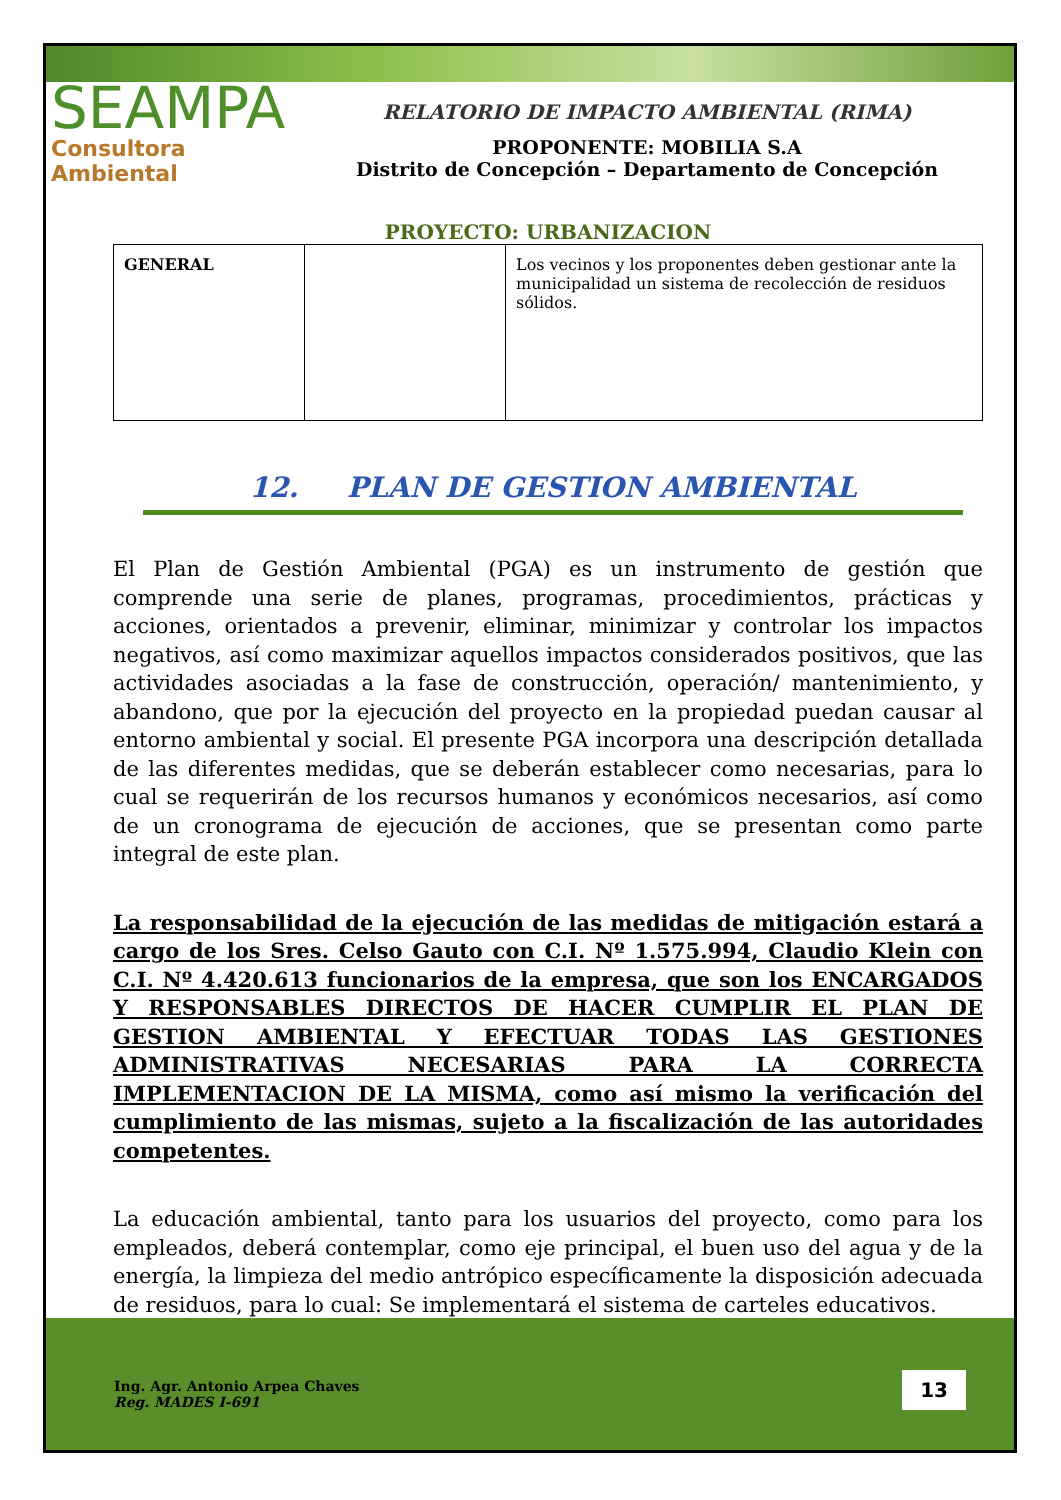SEAMPA
Consultora Ambiental
RELATORIO DE IMPACTO AMBIENTAL (RIMA)
PROPONENTE: MOBILIA S.A
Distrito de Concepción – Departamento de Concepción
PROYECTO: URBANIZACION
| GENERAL | | Los vecinos y los proponentes deben gestionar ante la municipalidad un sistema de recolección de residuos sólidos. |
12. PLAN DE GESTION AMBIENTAL
El Plan de Gestión Ambiental (PGA) es un instrumento de gestión que comprende una serie de planes, programas, procedimientos, prácticas y acciones, orientados a prevenir, eliminar, minimizar y controlar los impactos negativos, así como maximizar aquellos impactos considerados positivos, que las actividades asociadas a la fase de construcción, operación/ mantenimiento, y abandono, que por la ejecución del proyecto en la propiedad puedan causar al entorno ambiental y social. El presente PGA incorpora una descripción detallada de las diferentes medidas, que se deberán establecer como necesarias, para lo cual se requerirán de los recursos humanos y económicos necesarios, así como de un cronograma de ejecución de acciones, que se presentan como parte integral de este plan.
La responsabilidad de la ejecución de las medidas de mitigación estará a cargo de los Sres. Celso Gauto con C.I. Nº 1.575.994, Claudio Klein con C.I. Nº 4.420.613 funcionarios de la empresa, que son los ENCARGADOS Y RESPONSABLES DIRECTOS DE HACER CUMPLIR EL PLAN DE GESTION AMBIENTAL Y EFECTUAR TODAS LAS GESTIONES ADMINISTRATIVAS NECESARIAS PARA LA CORRECTA IMPLEMENTACION DE LA MISMA, como así mismo la verificación del cumplimiento de las mismas, sujeto a la fiscalización de las autoridades competentes.
La educación ambiental, tanto para los usuarios del proyecto, como para los empleados, deberá contemplar, como eje principal, el buen uso del agua y de la energía, la limpieza del medio antrópico específicamente la disposición adecuada de residuos, para lo cual: Se implementará el sistema de carteles educativos.
Ing. Agr. Antonio Arpea Chaves
Reg. MADES I-691
13